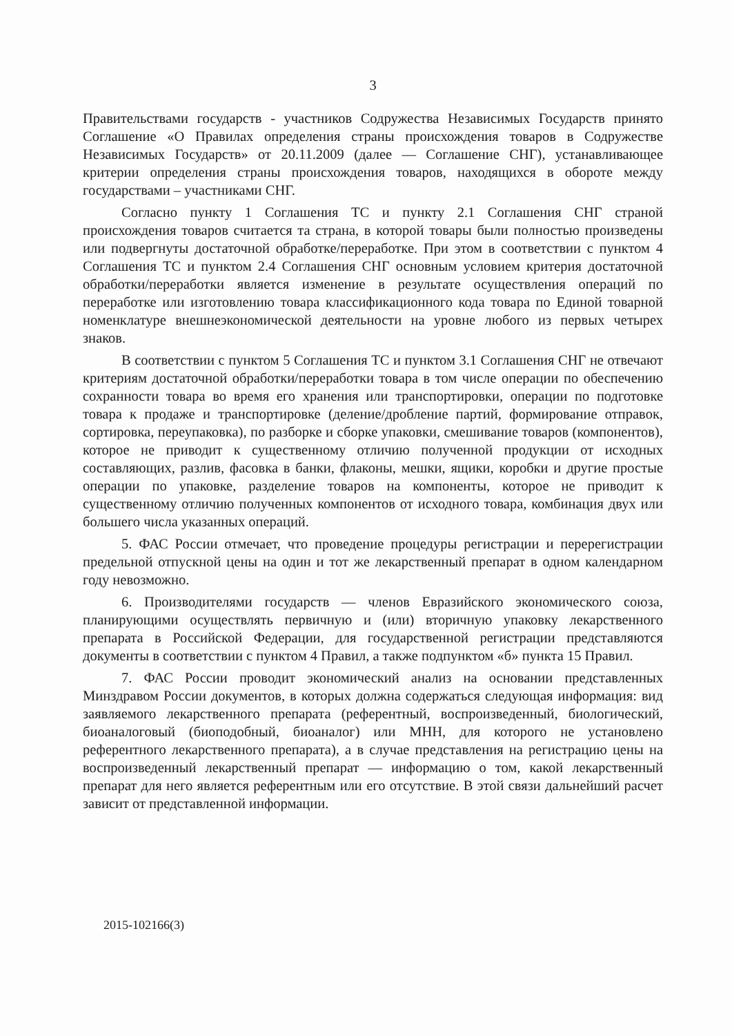3
Правительствами государств - участников Содружества Независимых Государств принято Соглашение «О Правилах определения страны происхождения товаров в Содружестве Независимых Государств» от 20.11.2009 (далее — Соглашение СНГ), устанавливающее критерии определения страны происхождения товаров, находящихся в обороте между государствами – участниками СНГ.
Согласно пункту 1 Соглашения ТС и пункту 2.1 Соглашения СНГ страной происхождения товаров считается та страна, в которой товары были полностью произведены или подвергнуты достаточной обработке/переработке. При этом в соответствии с пунктом 4 Соглашения ТС и пунктом 2.4 Соглашения СНГ основным условием критерия достаточной обработки/переработки является изменение в результате осуществления операций по переработке или изготовлению товара классификационного кода товара по Единой товарной номенклатуре внешнеэкономической деятельности на уровне любого из первых четырех знаков.
В соответствии с пунктом 5 Соглашения ТС и пунктом 3.1 Соглашения СНГ не отвечают критериям достаточной обработки/переработки товара в том числе операции по обеспечению сохранности товара во время его хранения или транспортировки, операции по подготовке товара к продаже и транспортировке (деление/дробление партий, формирование отправок, сортировка, переупаковка), по разборке и сборке упаковки, смешивание товаров (компонентов), которое не приводит к существенному отличию полученной продукции от исходных составляющих, разлив, фасовка в банки, флаконы, мешки, ящики, коробки и другие простые операции по упаковке, разделение товаров на компоненты, которое не приводит к существенному отличию полученных компонентов от исходного товара, комбинация двух или большего числа указанных операций.
5. ФАС России отмечает, что проведение процедуры регистрации и перерегистрации предельной отпускной цены на один и тот же лекарственный препарат в одном календарном году невозможно.
6. Производителями государств — членов Евразийского экономического союза, планирующими осуществлять первичную и (или) вторичную упаковку лекарственного препарата в Российской Федерации, для государственной регистрации представляются документы в соответствии с пунктом 4 Правил, а также подпунктом «б» пункта 15 Правил.
7. ФАС России проводит экономический анализ на основании представленных Минздравом России документов, в которых должна содержаться следующая информация: вид заявляемого лекарственного препарата (референтный, воспроизведенный, биологический, биоаналоговый (биоподобный, биоаналог) или МНН, для которого не установлено референтного лекарственного препарата), а в случае представления на регистрацию цены на воспроизведенный лекарственный препарат — информацию о том, какой лекарственный препарат для него является референтным или его отсутствие. В этой связи дальнейший расчет зависит от представленной информации.
2015-102166(3)